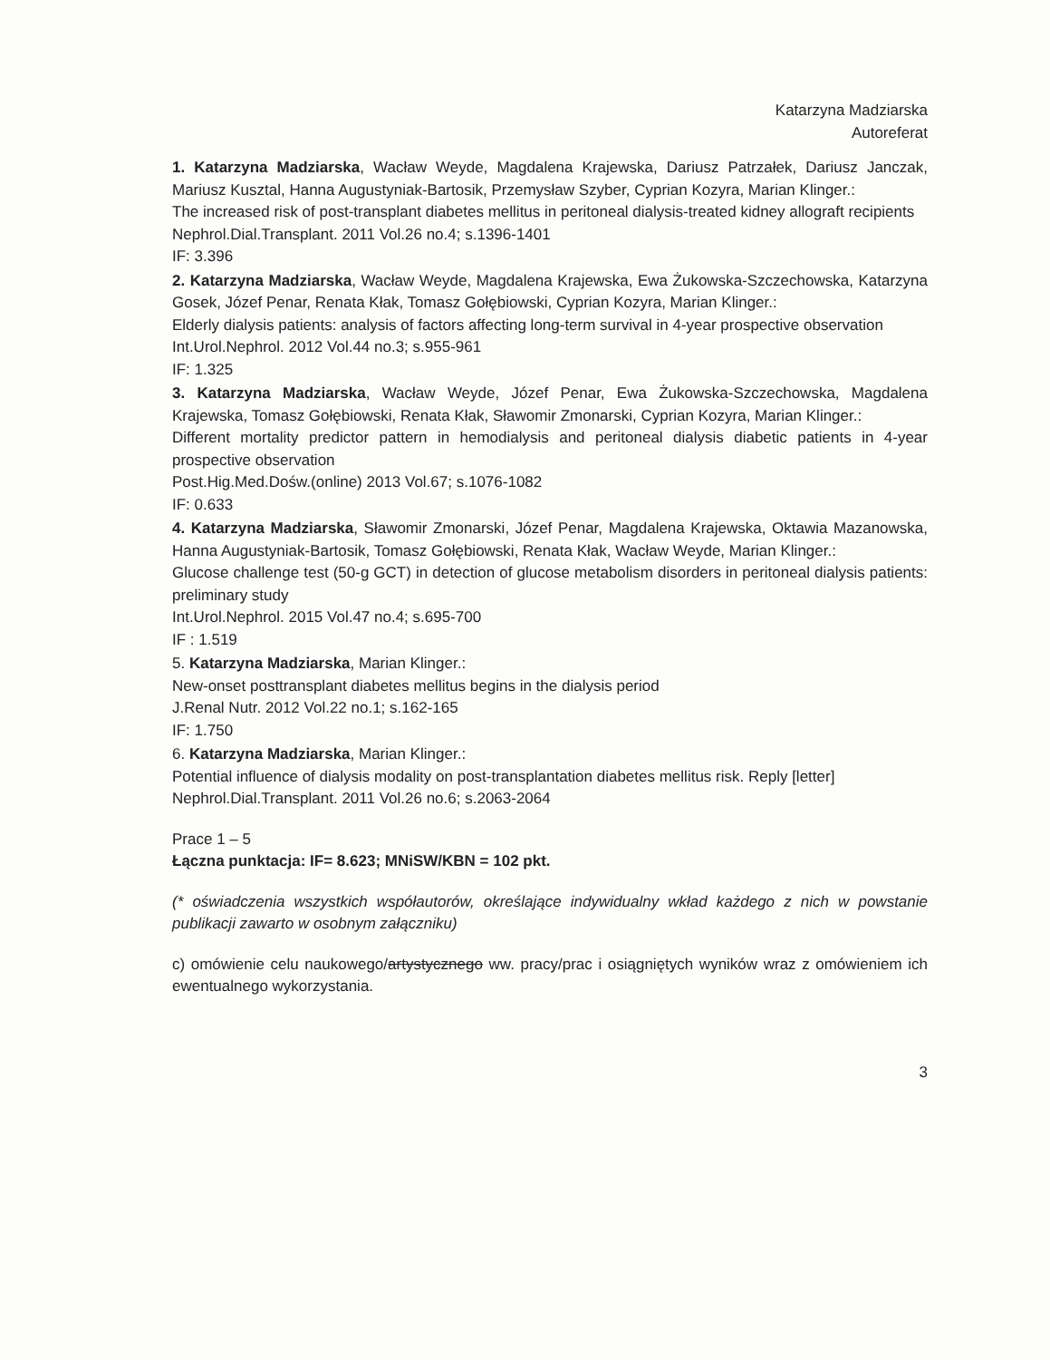Katarzyna Madziarska
Autoreferat
1. Katarzyna Madziarska, Wacław Weyde, Magdalena Krajewska, Dariusz Patrzałek, Dariusz Janczak, Mariusz Kusztal, Hanna Augustyniak-Bartosik, Przemysław Szyber, Cyprian Kozyra, Marian Klinger.:
The increased risk of post-transplant diabetes mellitus in peritoneal dialysis-treated kidney allograft recipients
Nephrol.Dial.Transplant. 2011 Vol.26 no.4; s.1396-1401
IF: 3.396
2. Katarzyna Madziarska, Wacław Weyde, Magdalena Krajewska, Ewa Żukowska-Szczechowska, Katarzyna Gosek, Józef Penar, Renata Kłak, Tomasz Gołębiowski, Cyprian Kozyra, Marian Klinger.:
Elderly dialysis patients: analysis of factors affecting long-term survival in 4-year prospective observation
Int.Urol.Nephrol. 2012 Vol.44 no.3; s.955-961
IF: 1.325
3. Katarzyna Madziarska, Wacław Weyde, Józef Penar, Ewa Żukowska-Szczechowska, Magdalena Krajewska, Tomasz Gołębiowski, Renata Kłak, Sławomir Zmonarski, Cyprian Kozyra, Marian Klinger.:
Different mortality predictor pattern in hemodialysis and peritoneal dialysis diabetic patients in 4-year prospective observation
Post.Hig.Med.Dośw.(online) 2013 Vol.67; s.1076-1082
IF: 0.633
4. Katarzyna Madziarska, Sławomir Zmonarski, Józef Penar, Magdalena Krajewska, Oktawia Mazanowska, Hanna Augustyniak-Bartosik, Tomasz Gołębiowski, Renata Kłak, Wacław Weyde, Marian Klinger.:
Glucose challenge test (50-g GCT) in detection of glucose metabolism disorders in peritoneal dialysis patients: preliminary study
Int.Urol.Nephrol. 2015 Vol.47 no.4; s.695-700
IF : 1.519
5. Katarzyna Madziarska, Marian Klinger.:
New-onset posttransplant diabetes mellitus begins in the dialysis period
J.Renal Nutr. 2012 Vol.22 no.1; s.162-165
IF: 1.750
6. Katarzyna Madziarska, Marian Klinger.:
Potential influence of dialysis modality on post-transplantation diabetes mellitus risk. Reply [letter]
Nephrol.Dial.Transplant. 2011 Vol.26 no.6; s.2063-2064
Prace 1 – 5
Łączna punktacja: IF= 8.623; MNiSW/KBN = 102 pkt.
(* oświadczenia wszystkich współautorów, określające indywidualny wkład każdego z nich w powstanie publikacji zawarto w osobnym załączniku)
c) omówienie celu naukowego/artystycznego ww. pracy/prac i osiągniętych wyników wraz z omówieniem ich ewentualnego wykorzystania.
3